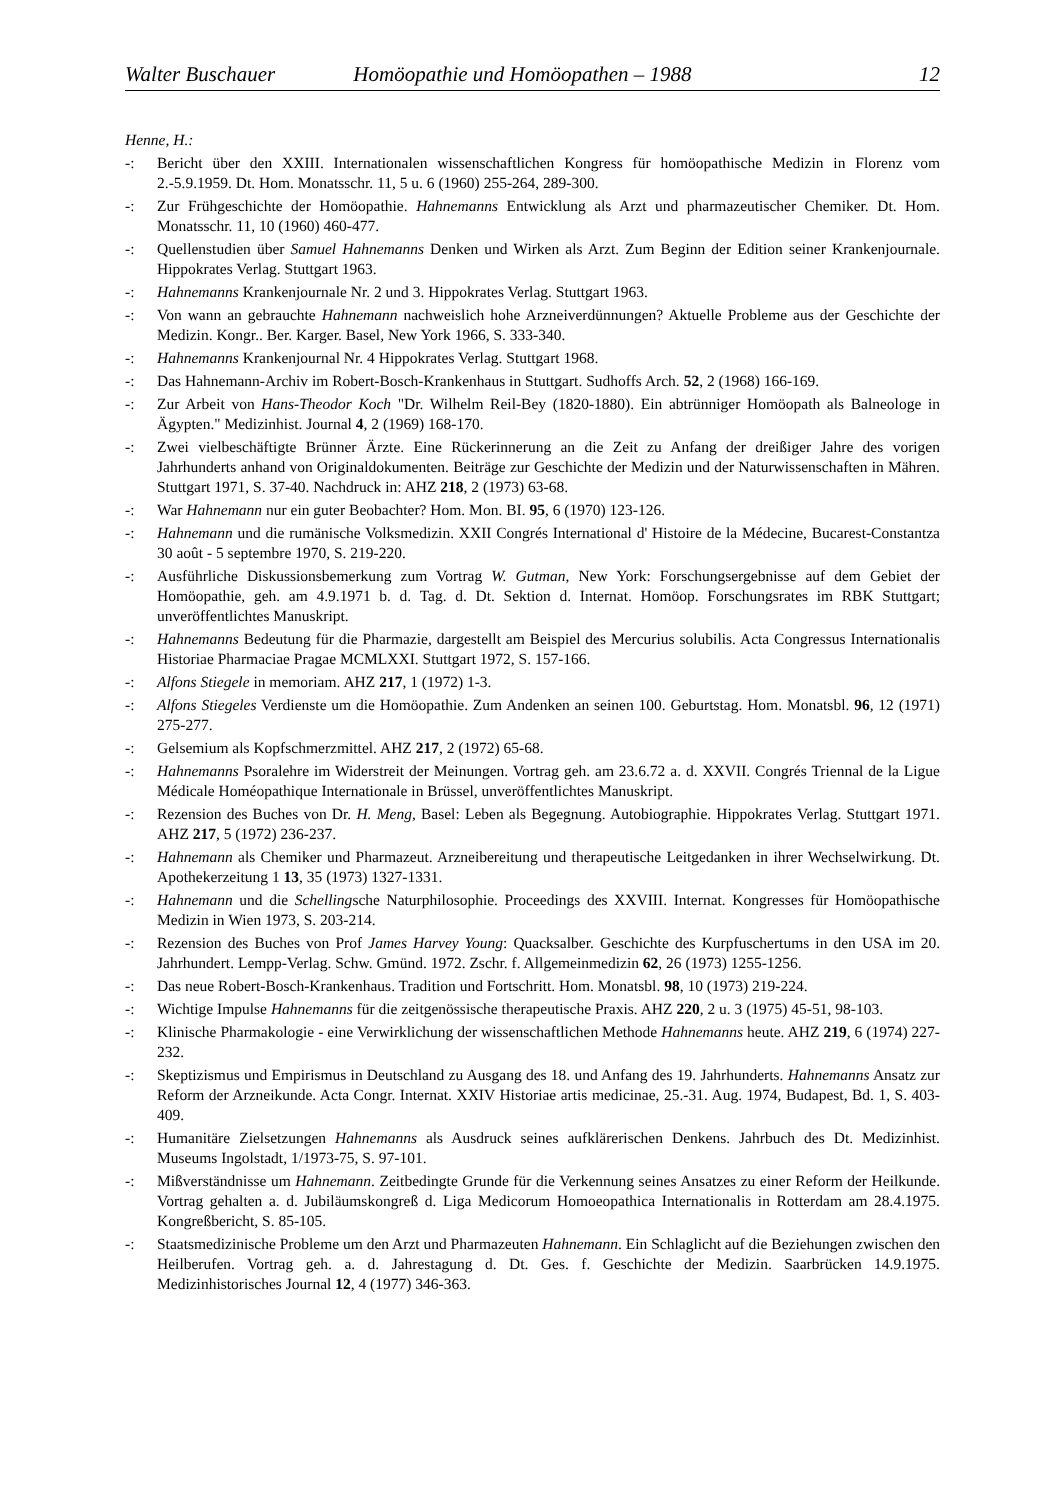Walter Buschauer Homöopathie und Homöopathen – 1988 12
Henne, H.:
-: Bericht über den XXIII. Internationalen wissenschaftlichen Kongress für homöopathische Medizin in Florenz vom 2.-5.9.1959. Dt. Hom. Monatsschr. 11, 5 u. 6 (1960) 255-264, 289-300.
-: Zur Frühgeschichte der Homöopathie. Hahnemanns Entwicklung als Arzt und pharmazeutischer Chemiker. Dt. Hom. Monatsschr. 11, 10 (1960) 460-477.
-: Quellenstudien über Samuel Hahnemanns Denken und Wirken als Arzt. Zum Beginn der Edition seiner Krankenjournale. Hippokrates Verlag. Stuttgart 1963.
-: Hahnemanns Krankenjournale Nr. 2 und 3. Hippokrates Verlag. Stuttgart 1963.
-: Von wann an gebrauchte Hahnemann nachweislich hohe Arzneiverdünnungen? Aktuelle Probleme aus der Geschichte der Medizin. Kongr.. Ber. Karger. Basel, New York 1966, S. 333-340.
-: Hahnemanns Krankenjournal Nr. 4 Hippokrates Verlag. Stuttgart 1968.
-: Das Hahnemann-Archiv im Robert-Bosch-Krankenhaus in Stuttgart. Sudhoffs Arch. 52, 2 (1968) 166-169.
-: Zur Arbeit von Hans-Theodor Koch "Dr. Wilhelm Reil-Bey (1820-1880). Ein abtrünniger Homöopath als Balneologe in Ägypten." Medizinhist. Journal 4, 2 (1969) 168-170.
-: Zwei vielbeschäftigte Brünner Ärzte. Eine Rückerinnerung an die Zeit zu Anfang der dreißiger Jahre des vorigen Jahrhunderts anhand von Originaldokumenten. Beiträge zur Geschichte der Medizin und der Naturwissenschaften in Mähren. Stuttgart 1971, S. 37-40. Nachdruck in: AHZ 218, 2 (1973) 63-68.
-: War Hahnemann nur ein guter Beobachter? Hom. Mon. BI. 95, 6 (1970) 123-126.
-: Hahnemann und die rumänische Volksmedizin. XXII Congrés International d' Histoire de la Médecine, Bucarest-Constantza 30 août - 5 septembre 1970, S. 219-220.
-: Ausführliche Diskussionsbemerkung zum Vortrag W. Gutman, New York: Forschungsergebnisse auf dem Gebiet der Homöopathie, geh. am 4.9.1971 b. d. Tag. d. Dt. Sektion d. Internat. Homöop. Forschungsrates im RBK Stuttgart; unveröffentlichtes Manuskript.
-: Hahnemanns Bedeutung für die Pharmazie, dargestellt am Beispiel des Mercurius solubilis. Acta Congressus Internationalis Historiae Pharmaciae Pragae MCMLXXI. Stuttgart 1972, S. 157-166.
-: Alfons Stiegele in memoriam. AHZ 217, 1 (1972) 1-3.
-: Alfons Stiegeles Verdienste um die Homöopathie. Zum Andenken an seinen 100. Geburtstag. Hom. Monatsbl. 96, 12 (1971) 275-277.
-: Gelsemium als Kopfschmerzmittel. AHZ 217, 2 (1972) 65-68.
-: Hahnemanns Psoralehre im Widerstreit der Meinungen. Vortrag geh. am 23.6.72 a. d. XXVII. Congrés Triennal de la Ligue Médicale Homéopathique Internationale in Brüssel, unveröffentlichtes Manuskript.
-: Rezension des Buches von Dr. H. Meng, Basel: Leben als Begegnung. Autobiographie. Hippokrates Verlag. Stuttgart 1971. AHZ 217, 5 (1972) 236-237.
-: Hahnemann als Chemiker und Pharmazeut. Arzneibereitung und therapeutische Leitgedanken in ihrer Wechselwirkung. Dt. Apothekerzeitung 1 13, 35 (1973) 1327-1331.
-: Hahnemann und die Schellingsche Naturphilosophie. Proceedings des XXVIII. Internat. Kongresses für Homöopathische Medizin in Wien 1973, S. 203-214.
-: Rezension des Buches von Prof James Harvey Young: Quacksalber. Geschichte des Kurpfuschertums in den USA im 20. Jahrhundert. Lempp-Verlag. Schw. Gmünd. 1972. Zschr. f. Allgemeinmedizin 62, 26 (1973) 1255-1256.
-: Das neue Robert-Bosch-Krankenhaus. Tradition und Fortschritt. Hom. Monatsbl. 98, 10 (1973) 219-224.
-: Wichtige Impulse Hahnemanns für die zeitgenössische therapeutische Praxis. AHZ 220, 2 u. 3 (1975) 45-51, 98-103.
-: Klinische Pharmakologie - eine Verwirklichung der wissenschaftlichen Methode Hahnemanns heute. AHZ 219, 6 (1974) 227-232.
-: Skeptizismus und Empirismus in Deutschland zu Ausgang des 18. und Anfang des 19. Jahrhunderts. Hahnemanns Ansatz zur Reform der Arzneikunde. Acta Congr. Internat. XXIV Historiae artis medicinae, 25.-31. Aug. 1974, Budapest, Bd. 1, S. 403-409.
-: Humanitäre Zielsetzungen Hahnemanns als Ausdruck seines aufklärerischen Denkens. Jahrbuch des Dt. Medizinhist. Museums Ingolstadt, 1/1973-75, S. 97-101.
-: Mißverständnisse um Hahnemann. Zeitbedingte Grunde für die Verkennung seines Ansatzes zu einer Reform der Heilkunde. Vortrag gehalten a. d. Jubiläumskongreß d. Liga Medicorum Homoeopathica Internationalis in Rotterdam am 28.4.1975. Kongreßbericht, S. 85-105.
-: Staatsmedizinische Probleme um den Arzt und Pharmazeuten Hahnemann. Ein Schlaglicht auf die Beziehungen zwischen den Heilberufen. Vortrag geh. a. d. Jahrestagung d. Dt. Ges. f. Geschichte der Medizin. Saarbrücken 14.9.1975. Medizinhistorisches Journal 12, 4 (1977) 346-363.